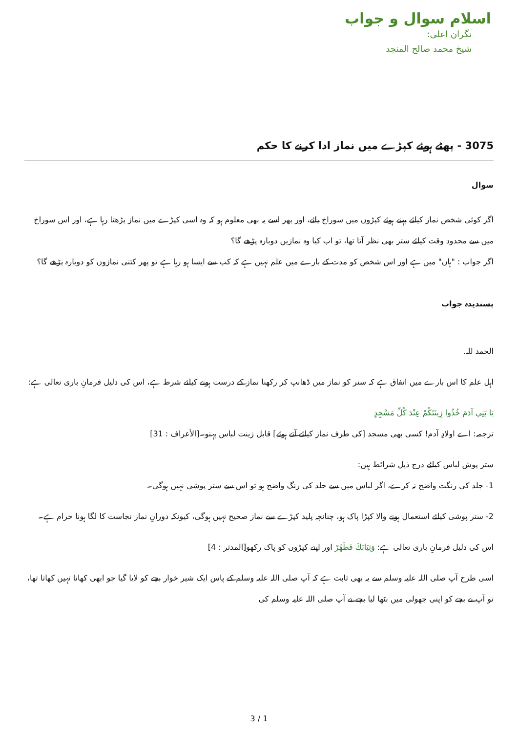اسلام سوال و جواب
نگران اعلی:
شیخ محمد صالح المنجد
3075 - پھٹے ہوئے کپڑے میں نماز ادا کرنے کا حکم
سوال
اگر کوئی شخص نماز کیلئے پہنے ہوئے کپڑوں میں سوراخ پائے، اور پھر اسے یہ بھی معلوم ہو کہ وہ اسی کپڑے میں نماز پڑھتا رہا ہے، اور اس سوراخ میں سے محدود وقت کیلئے ستر بھی نظر آتا تھا، تو اب کیا وہ نمازیں دوبارہ پڑھے گا؟
اگر جواب : "ہاں" میں ہے اور اس شخص کو مدت کے بارے میں علم نہیں ہے کہ کب سے ایسا ہو رہا ہے تو پھر کتنی نمازوں کو دوبارہ پڑھے گا؟
پسندیدہ جواب
الحمد للہ.
اہل علم کا اس بارے میں اتفاق ہے کہ ستر کو نماز میں ڈھانپ کر رکھنا نماز کے درست ہونے کیلئے شرط ہے، اس کی دلیل فرمانِ باری تعالی ہے:
يَا بَنِي آدَمَ خُذُوا زِينَتَكُمْ عِنْدَ كُلِّ مَسْجِدٍ
ترجمہ: اے اولادِ آدم! کسی بھی مسجد [کی طرف نماز کیلئے آتے ہوئے] قابل زینت لباس پہنو۔[الأعراف : 31]
ستر پوش لباس کیلئے درج ذیل شرائط ہیں:
1- جلد کی رنگت واضح نہ کرے، اگر لباس میں سے جلد کی رنگ واضح ہو تو اس سے ستر پوشی نہیں ہوگی۔
2- ستر پوشی کیلئے استعمال ہونے والا کپڑا پاک ہو، چنانچہ پلید کپڑے سے نماز صحیح نہیں ہوگی، کیونکہ دورانِ نماز نجاست کا لگا ہونا حرام ہے۔
اس کی دلیل فرمانِ باری تعالی ہے: وَثِيَابَكَ فَطَهِّرْ اور اپنے کپڑوں کو پاک رکھو[المدثر : 4]
اسی طرح آپ صلی اللہ علیہ وسلم سے یہ بھی ثابت ہے کہ آپ صلی اللہ علیہ وسلم کے پاس ایک شیر خوار بچے کو لایا گیا جو ابھی کھانا نہیں کھاتا تھا، تو آپ نے بچے کو اپنی جھولی میں بٹھا لیا بچے نے آپ صلی اللہ علیہ وسلم کی
3 / 1